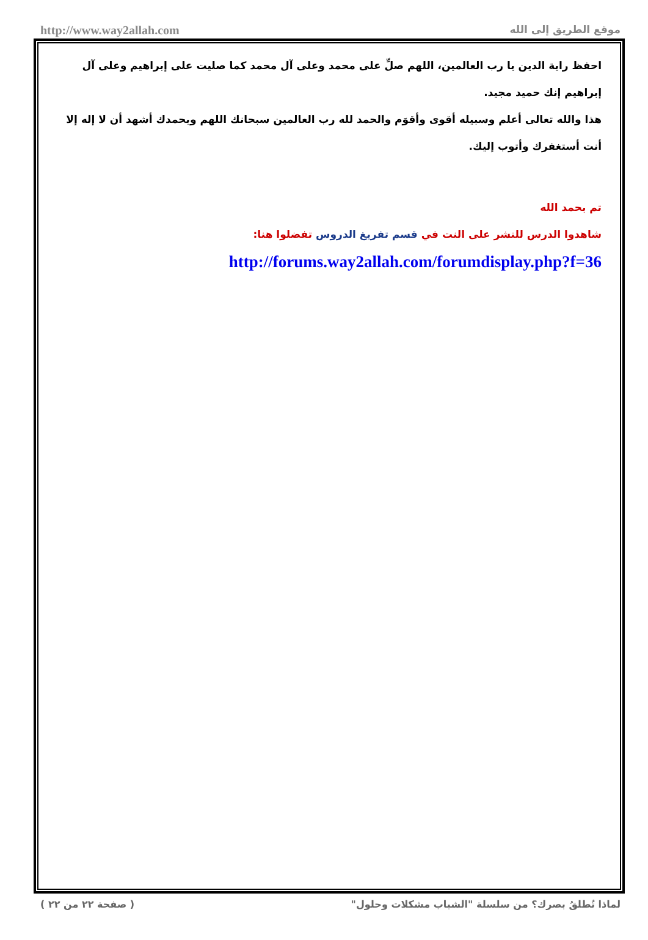http://www.way2allah.com موقع الطريق إلى الله
احفظ راية الدين يا رب العالمين، اللهم صلِّ على محمد وعلى آل محمد كما صليت على إبراهيم وعلى آل إبراهيم إنك حميد مجيد.
هذا والله تعالى أعلم وسبيله أقوى وأقوَم والحمد لله رب العالمين سبحانك اللهم وبحمدك أشهد أن لا إله إلا أنت أستغفرك وأتوب إليك.
تم بحمد الله
شاهدوا الدرس للنشر على النت في قسم تفريغ الدروس تفضلوا هنا:
http://forums.way2allah.com/forumdisplay.php?f=36
لماذا تُطلقُ بصرك؟ من سلسلة "الشباب مشكلات وحلول" ( صفحة ٢٢ من ٢٢ )